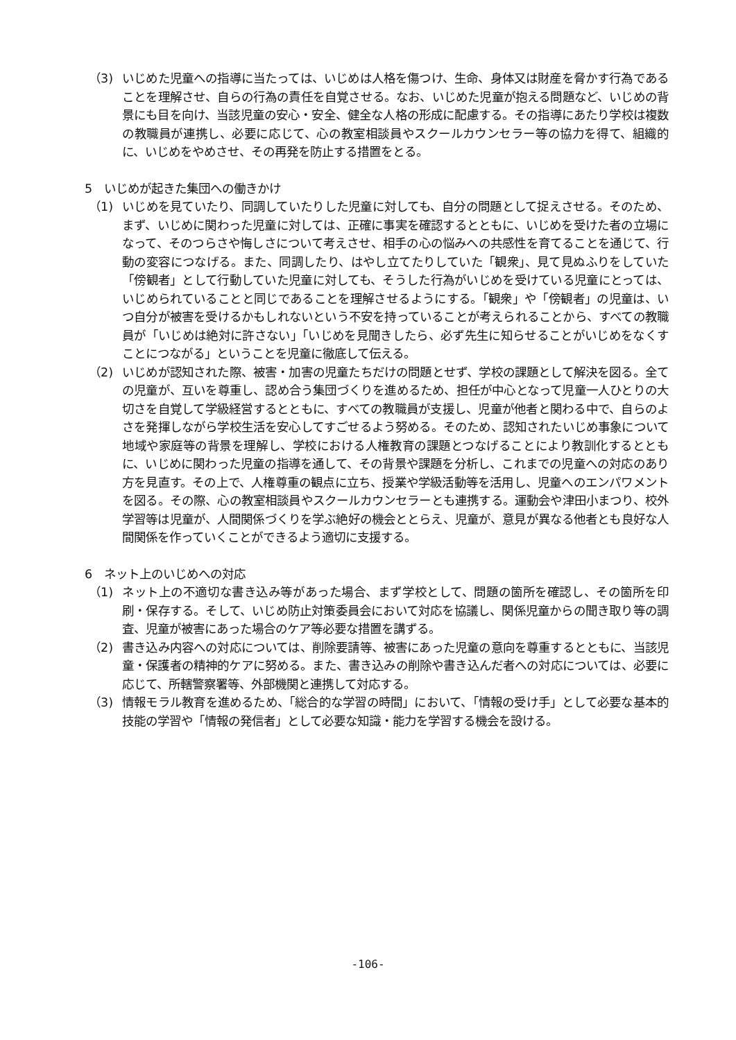（3) いじめた児童への指導に当たっては、いじめは人格を傷つけ、生命、身体又は財産を脅かす行為であることを理解させ、自らの行為の責任を自覚させる。なお、いじめた児童が抱える問題など、いじめの背景にも目を向け、当該児童の安心・安全、健全な人格の形成に配慮する。その指導にあたり学校は複数の教職員が連携し、必要に応じて、心の教室相談員やスクールカウンセラー等の協力を得て、組織的に、いじめをやめさせ、その再発を防止する措置をとる。
5　いじめが起きた集団への働きかけ
（1) いじめを見ていたり、同調していたりした児童に対しても、自分の問題として捉えさせる。そのため、まず、いじめに関わった児童に対しては、正確に事実を確認するとともに、いじめを受けた者の立場になって、そのつらさや悔しさについて考えさせ、相手の心の悩みへの共感性を育てることを通じて、行動の変容につなげる。また、同調したり、はやし立てたりしていた「観衆」、見て見ぬふりをしていた「傍観者」として行動していた児童に対しても、そうした行為がいじめを受けている児童にとっては、いじめられていることと同じであることを理解させるようにする。「観衆」や「傍観者」の児童は、いつ自分が被害を受けるかもしれないという不安を持っていることが考えられることから、すべての教職員が「いじめは絶対に許さない」「いじめを見聞きしたら、必ず先生に知らせることがいじめをなくすことにつながる」ということを児童に徹底して伝える。
（2) いじめが認知された際、被害・加害の児童たちだけの問題とせず、学校の課題として解決を図る。全ての児童が、互いを尊重し、認め合う集団づくりを進めるため、担任が中心となって児童一人ひとりの大切さを自覚して学級経営するとともに、すべての教職員が支援し、児童が他者と関わる中で、自らのよさを発揮しながら学校生活を安心してすごせるよう努める。そのため、認知されたいじめ事象について地域や家庭等の背景を理解し、学校における人権教育の課題とつなげることにより教訓化するとともに、いじめに関わった児童の指導を通して、その背景や課題を分析し、これまでの児童への対応のあり方を見直す。その上で、人権尊重の観点に立ち、授業や学級活動等を活用し、児童へのエンパワメントを図る。その際、心の教室相談員やスクールカウンセラーとも連携する。運動会や津田小まつり、校外学習等は児童が、人間関係づくりを学ぶ絶好の機会ととらえ、児童が、意見が異なる他者とも良好な人間関係を作っていくことができるよう適切に支援する。
6　ネット上のいじめへの対応
（1) ネット上の不適切な書き込み等があった場合、まず学校として、問題の箇所を確認し、その箇所を印刷・保存する。そして、いじめ防止対策委員会において対応を協議し、関係児童からの聞き取り等の調査、児童が被害にあった場合のケア等必要な措置を講ずる。
（2) 書き込み内容への対応については、削除要請等、被害にあった児童の意向を尊重するとともに、当該児童・保護者の精神的ケアに努める。また、書き込みの削除や書き込んだ者への対応については、必要に応じて、所轄警察署等、外部機関と連携して対応する。
（3) 情報モラル教育を進めるため、「総合的な学習の時間」において、「情報の受け手」として必要な基本的技能の学習や「情報の発信者」として必要な知識・能力を学習する機会を設ける。
-106-